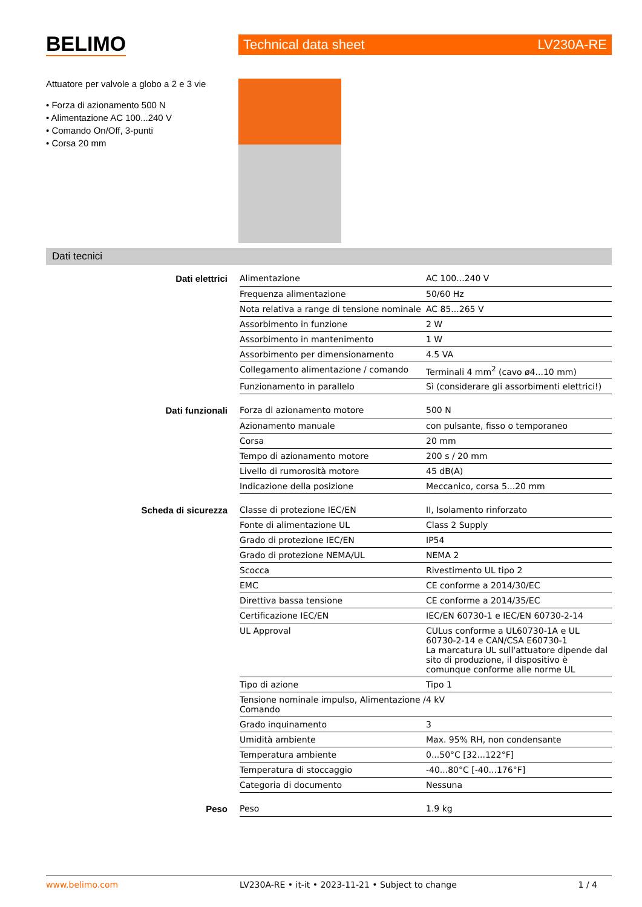BELIMO
Technical data sheet LV230A-RE
Attuatore per valvole a globo a 2 e 3 vie
• Forza di azionamento 500 N
• Alimentazione AC 100...240 V
• Comando On/Off, 3-punti
• Corsa 20 mm
Dati tecnici
| Dati elettrici | Alimentazione | AC 100...240 V |
| | Frequenza alimentazione | 50/60 Hz |
| | Nota relativa a range di tensione nominale | AC 85...265 V |
| | Assorbimento in funzione | 2 W |
| | Assorbimento in mantenimento | 1 W |
| | Assorbimento per dimensionamento | 4.5 VA |
| | Collegamento alimentazione / comando | Terminali 4 mm<sup>2</sup> (cavo ø4...10 mm) |
| | Funzionamento in parallelo | Sì (considerare gli assorbimenti elettrici!) |
| Dati funzionali | Forza di azionamento motore | 500 N |
| | Azionamento manuale | con pulsante, fisso o temporaneo |
| | Corsa | 20 mm |
| | Tempo di azionamento motore | 200 s / 20 mm |
| | Livello di rumorosità motore | 45 dB(A) |
| | Indicazione della posizione | Meccanico, corsa 5...20 mm |
| Scheda di sicurezza | Classe di protezione IEC/EN | II, Isolamento rinforzato |
| | Fonte di alimentazione UL | Class 2 Supply |
| | Grado di protezione IEC/EN | IP54 |
| | Grado di protezione NEMA/UL | NEMA 2 |
| | Scocca | Rivestimento UL tipo 2 |
| | EMC | CE conforme a 2014/30/EC |
| | Direttiva bassa tensione | CE conforme a 2014/35/EC |
| | Certificazione IEC/EN | IEC/EN 60730-1 e IEC/EN 60730-2-14 |
| | UL Approval | CULus conforme a UL60730-1A e UL 60730-2-14 e CAN/CSA E60730-1 La marcatura UL sull'attuatore dipende dal sito di produzione, il dispositivo è comunque conforme alle norme UL |
| | Tipo di azione | Tipo 1 |
| | Tensione nominale impulso, Alimentazione / Comando | 4 kV |
| | Grado inquinamento | 3 |
| | Umidità ambiente | Max. 95% RH, non condensante |
| | Temperatura ambiente | 0...50°C [32...122°F] |
| | Temperatura di stoccaggio | -40...80°C [-40...176°F] |
| | Categoria di documento | Nessuna |
| Peso | Peso | 1.9 kg |
www.belimo.com LV230A-RE • it-it • 2023-11-21 • Subject to change 1 / 4